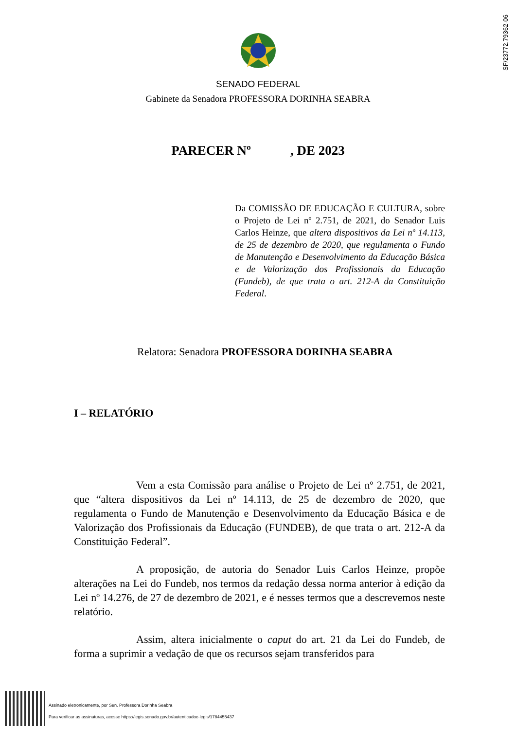SF/23772.79362-06
SENADO FEDERAL
Gabinete da Senadora PROFESSORA DORINHA SEABRA
PARECER Nº , DE 2023
Da COMISSÃO DE EDUCAÇÃO E CULTURA, sobre o Projeto de Lei nº 2.751, de 2021, do Senador Luis Carlos Heinze, que altera dispositivos da Lei nº 14.113, de 25 de dezembro de 2020, que regulamenta o Fundo de Manutenção e Desenvolvimento da Educação Básica e de Valorização dos Profissionais da Educação (Fundeb), de que trata o art. 212-A da Constituição Federal.
Relatora: Senadora PROFESSORA DORINHA SEABRA
I – RELATÓRIO
Vem a esta Comissão para análise o Projeto de Lei nº 2.751, de 2021, que “altera dispositivos da Lei nº 14.113, de 25 de dezembro de 2020, que regulamenta o Fundo de Manutenção e Desenvolvimento da Educação Básica e de Valorização dos Profissionais da Educação (FUNDEB), de que trata o art. 212-A da Constituição Federal”.
A proposição, de autoria do Senador Luis Carlos Heinze, propõe alterações na Lei do Fundeb, nos termos da redação dessa norma anterior à edição da Lei nº 14.276, de 27 de dezembro de 2021, e é nesses termos que a descrevemos neste relatório.
Assim, altera inicialmente o caput do art. 21 da Lei do Fundeb, de forma a suprimir a vedação de que os recursos sejam transferidos para
Assinado eletronicamente, por Sen. Professora Dorinha Seabra
Para verificar as assinaturas, acesse https://legis.senado.gov.br/autenticadoc-legis/1784455437